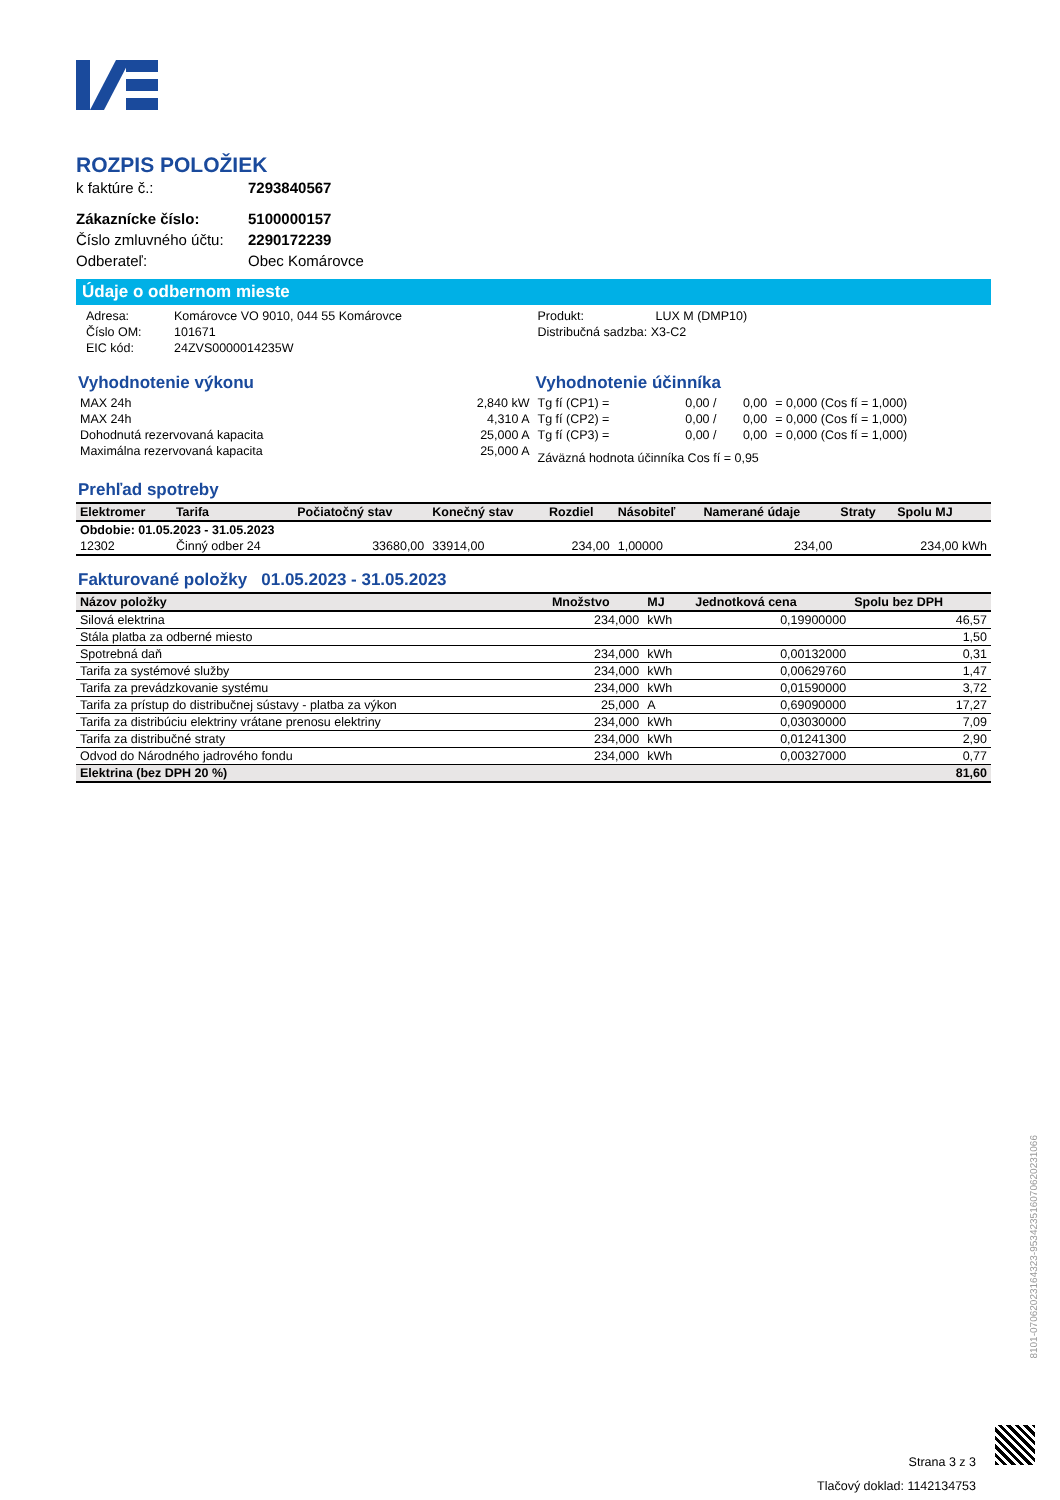ROZPIS POLOŽIEK
k faktúre č.: 7293840567
Zákaznícke číslo: 5100000157 Číslo zmluvného účtu: 2290172239 Odberateľ: Obec Komárovce
Údaje o odbernom mieste
| Adresa: | Komárovce VO 9010, 044 55 Komárovce |
| Číslo OM: | 101671 |
| EIC kód: | 24ZVS0000014235W |
| Produkt: | LUX M (DMP10) |
| Distribučná sadzba: X3-C2 | |
Vyhodnotenie výkonu
| MAX 24h | 2,840 kW |
| MAX 24h | 4,310 A |
| Dohodnutá rezervovaná kapacita | 25,000 A |
| Maximálna rezervovaná kapacita | 25,000 A |
Vyhodnotenie účinníka
| Tg fí (CP1) = | 0,00 / | 0,00 | = 0,000 (Cos fí = 1,000) |
| Tg fí (CP2) = | 0,00 / | 0,00 | = 0,000 (Cos fí = 1,000) |
| Tg fí (CP3) = | 0,00 / | 0,00 | = 0,000 (Cos fí = 1,000) |
| Záväzná hodnota účinníka Cos fí = 0,95 | | | |
Prehľad spotreby
| Elektromer | Tarifa | Počiatočný stav | Konečný stav | Rozdiel | Násobiteľ | Namerané údaje | Straty | Spolu MJ |
| --- | --- | --- | --- | --- | --- | --- | --- | --- |
| Obdobie: 01.05.2023 - 31.05.2023 | | | | | | | | |
| 12302 | Činný odber 24 | 33680,00 | 33914,00 | 234,00 | 1,00000 | 234,00 | | 234,00 kWh |
Fakturované položky 01.05.2023 - 31.05.2023
| Názov položky | Množstvo | MJ | Jednotková cena | Spolu bez DPH |
| --- | --- | --- | --- | --- |
| Silová elektrina | 234,000 | kWh | 0,19900000 | 46,57 |
| Stála platba za odberné miesto | | | | 1,50 |
| Spotrebná daň | 234,000 | kWh | 0,00132000 | 0,31 |
| Tarifa za systémové služby | 234,000 | kWh | 0,00629760 | 1,47 |
| Tarifa za prevádzkovanie systému | 234,000 | kWh | 0,01590000 | 3,72 |
| Tarifa za prístup do distribučnej sústavy - platba za výkon | 25,000 | A | 0,69090000 | 17,27 |
| Tarifa za distribúciu elektriny vrátane prenosu elektriny | 234,000 | kWh | 0,03030000 | 7,09 |
| Tarifa za distribučné straty | 234,000 | kWh | 0,01241300 | 2,90 |
| Odvod do Národného jadrového fondu | 234,000 | kWh | 0,00327000 | 0,77 |
| Elektrina (bez DPH 20 %) | | | | 81,60 |
8101-07062023164323-95342351607062023106​6
Strana 3 z 3
Tlačový doklad: 1142134753